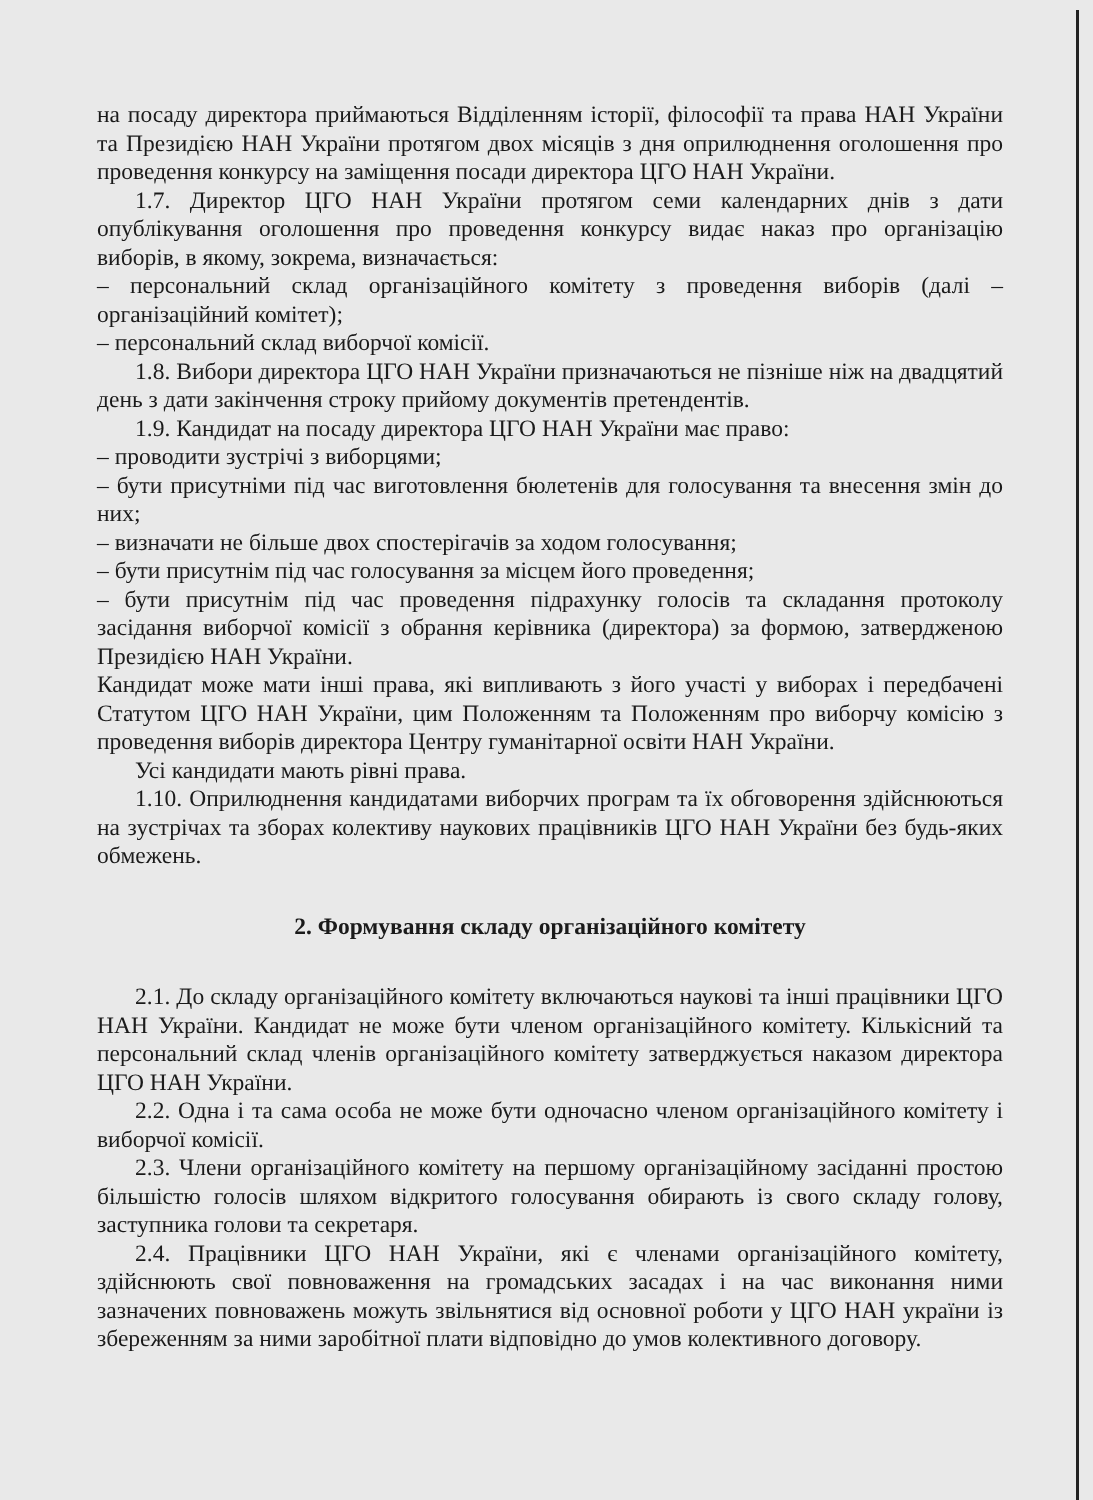на посаду директора приймаються Відділенням історії, філософії та права НАН України та Президією НАН України протягом двох місяців з дня оприлюднення оголошення про проведення конкурсу на заміщення посади директора ЦГО НАН України.
1.7. Директор ЦГО НАН України протягом семи календарних днів з дати опублікування оголошення про проведення конкурсу видає наказ про організацію виборів, в якому, зокрема, визначається:
– персональний склад організаційного комітету з проведення виборів (далі – організаційний комітет);
– персональний склад виборчої комісії.
1.8. Вибори директора ЦГО НАН України призначаються не пізніше ніж на двадцятий день з дати закінчення строку прийому документів претендентів.
1.9. Кандидат на посаду директора ЦГО НАН України має право:
– проводити зустрічі з виборцями;
– бути присутніми під час виготовлення бюлетенів для голосування та внесення змін до них;
– визначати не більше двох спостерігачів за ходом голосування;
– бути присутнім під час голосування за місцем його проведення;
– бути присутнім під час проведення підрахунку голосів та складання протоколу засідання виборчої комісії з обрання керівника (директора) за формою, затвердженою Президією НАН України.
Кандидат може мати інші права, які випливають з його участі у виборах і передбачені Статутом ЦГО НАН України, цим Положенням та Положенням про виборчу комісію з проведення виборів директора Центру гуманітарної освіти НАН України.
Усі кандидати мають рівні права.
1.10. Оприлюднення кандидатами виборчих програм та їх обговорення здійснюються на зустрічах та зборах колективу наукових працівників ЦГО НАН України без будь-яких обмежень.
2. Формування складу організаційного комітету
2.1. До складу організаційного комітету включаються наукові та інші працівники ЦГО НАН України. Кандидат не може бути членом організаційного комітету. Кількісний та персональний склад членів організаційного комітету затверджується наказом директора ЦГО НАН України.
2.2. Одна і та сама особа не може бути одночасно членом організаційного комітету і виборчої комісії.
2.3. Члени організаційного комітету на першому організаційному засіданні простою більшістю голосів шляхом відкритого голосування обирають із свого складу голову, заступника голови та секретаря.
2.4. Працівники ЦГО НАН України, які є членами організаційного комітету, здійснюють свої повноваження на громадських засадах і на час виконання ними зазначених повноважень можуть звільнятися від основної роботи у ЦГО НАН україни із збереженням за ними заробітної плати відповідно до умов колективного договору.